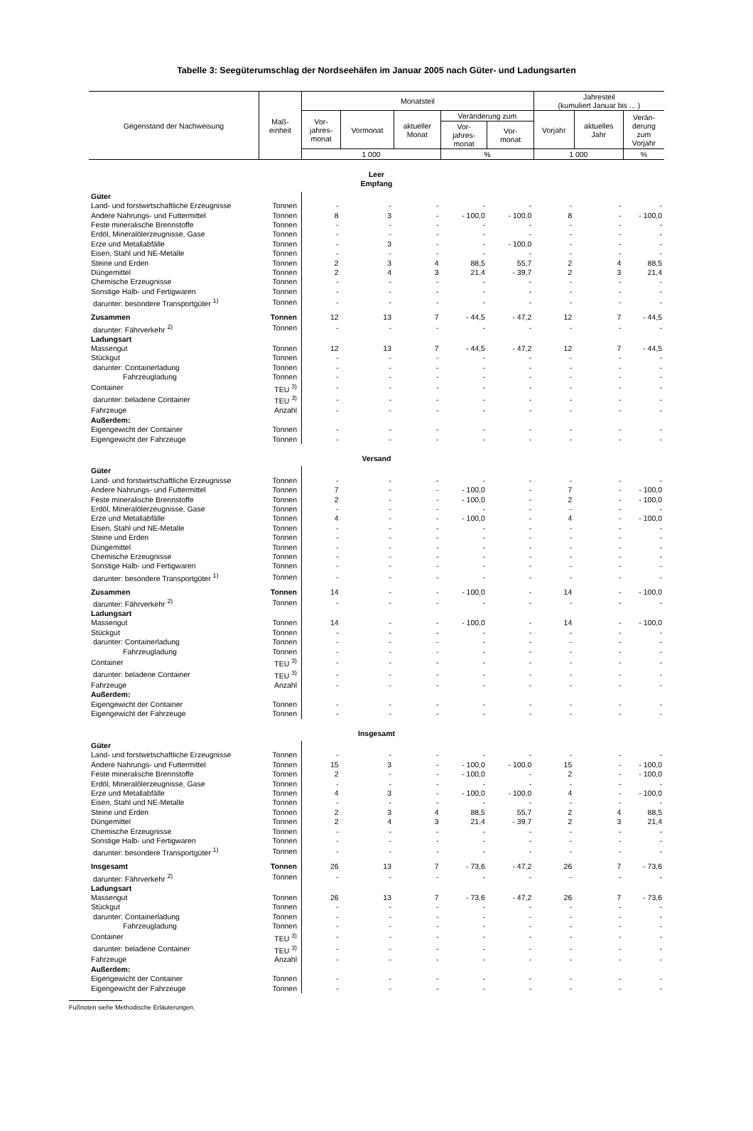Tabelle 3: Seegüterumschlag der Nordseehäfen im Januar 2005 nach Güter- und Ladungsarten
| Gegenstand der Nachweisung | Maß- einheit | Monatsteil | | | | | Jahresteil (kumuliert Januar bis ... ) | | |
| --- | --- | --- | --- | --- | --- | --- | --- | --- | --- |
| | | Vor- jahres- monat | Vormonat | aktueller Monat | Veränderung zum | | Vorjahr | aktuelles Jahr | Verän- derung zum Vorjahr |
| | | | | | Vor- jahres- monat | Vor- monat | | | |
| | | 1 000 | | | % | | 1 000 | | % |
| Leer Empfang | | | | | | | | | |
| Güter | | | | | | | | | |
| Land- und forstwirtschaftliche Erzeugnisse | Tonnen | - | - | - | - | - | - | - | - |
| Andere Nahrungs- und Futtermittel | Tonnen | 8 | 3 | - | - 100,0 | - 100,0 | 8 | - | - 100,0 |
| Feste mineralische Brennstoffe | Tonnen | - | - | - | - | - | - | - | - |
| Erdöl, Mineralölerzeugnisse, Gase | Tonnen | - | - | - | - | - | - | - | - |
| Erze und Metallabfälle | Tonnen | - | 3 | - | - | - 100,0 | - | - | - |
| Eisen, Stahl und NE-Metalle | Tonnen | - | - | - | - | - | - | - | - |
| Steine und Erden | Tonnen | 2 | 3 | 4 | 88,5 | 55,7 | 2 | 4 | 88,5 |
| Düngemittel | Tonnen | 2 | 4 | 3 | 21,4 | - 39,7 | 2 | 3 | 21,4 |
| Chemische Erzeugnisse | Tonnen | - | - | - | - | - | - | - | - |
| Sonstige Halb- und Fertigwaren | Tonnen | - | - | - | - | - | - | - | - |
| darunter: besondere Transportgüter <sup>1)</sup> | Tonnen | - | - | - | - | - | - | - | - |
| Zusammen | Tonnen | 12 | 13 | 7 | - 44,5 | - 47,2 | 12 | 7 | - 44,5 |
| darunter: Fährverkehr <sup>2)</sup> | Tonnen | - | - | - | - | - | - | - | - |
| Ladungsart | | | | | | | | | |
| Massengut | Tonnen | 12 | 13 | 7 | - 44,5 | - 47,2 | 12 | 7 | - 44,5 |
| Stückgut | Tonnen | - | - | - | - | - | - | - | - |
| darunter: Containerladung | Tonnen | - | - | - | - | - | - | - | - |
| Fahrzeugladung | Tonnen | - | - | - | - | - | - | - | - |
| Container | TEU <sup>3)</sup> | - | - | - | - | - | - | - | - |
| darunter: beladene Container | TEU <sup>3)</sup> | - | - | - | - | - | - | - | - |
| Fahrzeuge | Anzahl | - | - | - | - | - | - | - | - |
| Außerdem: | | | | | | | | | |
| Eigengewicht der Container | Tonnen | - | - | - | - | - | - | - | - |
| Eigengewicht der Fahrzeuge | Tonnen | - | - | - | - | - | - | - | - |
| Versand | | | | | | | | | |
| Güter | | | | | | | | | |
| Land- und forstwirtschaftliche Erzeugnisse | Tonnen | - | - | - | - | - | - | - | - |
| Andere Nahrungs- und Futtermittel | Tonnen | 7 | - | - | - 100,0 | - | 7 | - | - 100,0 |
| Feste mineralische Brennstoffe | Tonnen | 2 | - | - | - 100,0 | - | 2 | - | - 100,0 |
| Erdöl, Mineralölerzeugnisse, Gase | Tonnen | - | - | - | - | - | - | - | - |
| Erze und Metallabfälle | Tonnen | 4 | - | - | - 100,0 | - | 4 | - | - 100,0 |
| Eisen, Stahl und NE-Metalle | Tonnen | - | - | - | - | - | - | - | - |
| Steine und Erden | Tonnen | - | - | - | - | - | - | - | - |
| Düngemittel | Tonnen | - | - | - | - | - | - | - | - |
| Chemische Erzeugnisse | Tonnen | - | - | - | - | - | - | - | - |
| Sonstige Halb- und Fertigwaren | Tonnen | - | - | - | - | - | - | - | - |
| darunter: besondere Transportgüter <sup>1)</sup> | Tonnen | - | - | - | - | - | - | - | - |
| Zusammen | Tonnen | 14 | - | - | - 100,0 | - | 14 | - | - 100,0 |
| darunter: Fährverkehr <sup>2)</sup> | Tonnen | - | - | - | - | - | - | - | - |
| Ladungsart | | | | | | | | | |
| Massengut | Tonnen | 14 | - | - | - 100,0 | - | 14 | - | - 100,0 |
| Stückgut | Tonnen | - | - | - | - | - | - | - | - |
| darunter: Containerladung | Tonnen | - | - | - | - | - | - | - | - |
| Fahrzeugladung | Tonnen | - | - | - | - | - | - | - | - |
| Container | TEU <sup>3)</sup> | - | - | - | - | - | - | - | - |
| darunter: beladene Container | TEU <sup>3)</sup> | - | - | - | - | - | - | - | - |
| Fahrzeuge | Anzahl | - | - | - | - | - | - | - | - |
| Außerdem: | | | | | | | | | |
| Eigengewicht der Container | Tonnen | - | - | - | - | - | - | - | - |
| Eigengewicht der Fahrzeuge | Tonnen | - | - | - | - | - | - | - | - |
| Insgesamt | | | | | | | | | |
| Güter | | | | | | | | | |
| Land- und forstwirtschaftliche Erzeugnisse | Tonnen | - | - | - | - | - | - | - | - |
| Andere Nahrungs- und Futtermittel | Tonnen | 15 | 3 | - | - 100,0 | - 100,0 | 15 | - | - 100,0 |
| Feste mineralische Brennstoffe | Tonnen | 2 | - | - | - 100,0 | - | 2 | - | - 100,0 |
| Erdöl, Mineralölerzeugnisse, Gase | Tonnen | - | - | - | - | - | - | - | - |
| Erze und Metallabfälle | Tonnen | 4 | 3 | - | - 100,0 | - 100,0 | 4 | - | - 100,0 |
| Eisen, Stahl und NE-Metalle | Tonnen | - | - | - | - | - | - | - | - |
| Steine und Erden | Tonnen | 2 | 3 | 4 | 88,5 | 55,7 | 2 | 4 | 88,5 |
| Düngemittel | Tonnen | 2 | 4 | 3 | 21,4 | - 39,7 | 2 | 3 | 21,4 |
| Chemische Erzeugnisse | Tonnen | - | - | - | - | - | - | - | - |
| Sonstige Halb- und Fertigwaren | Tonnen | - | - | - | - | - | - | - | - |
| darunter: besondere Transportgüter <sup>1)</sup> | Tonnen | - | - | - | - | - | - | - | - |
| Insgesamt | Tonnen | 26 | 13 | 7 | - 73,6 | - 47,2 | 26 | 7 | - 73,6 |
| darunter: Fährverkehr <sup>2)</sup> | Tonnen | - | - | - | - | - | - | - | - |
| Ladungsart | | | | | | | | | |
| Massengut | Tonnen | 26 | 13 | 7 | - 73,6 | - 47,2 | 26 | 7 | - 73,6 |
| Stückgut | Tonnen | - | - | - | - | - | - | - | - |
| darunter: Containerladung | Tonnen | - | - | - | - | - | - | - | - |
| Fahrzeugladung | Tonnen | - | - | - | - | - | - | - | - |
| Container | TEU <sup>3)</sup> | - | - | - | - | - | - | - | - |
| darunter: beladene Container | TEU <sup>3)</sup> | - | - | - | - | - | - | - | - |
| Fahrzeuge | Anzahl | - | - | - | - | - | - | - | - |
| Außerdem: | | | | | | | | | |
| Eigengewicht der Container | Tonnen | - | - | - | - | - | - | - | - |
| Eigengewicht der Fahrzeuge | Tonnen | - | - | - | - | - | - | - | - |
Fußnoten siehe Methodische Erläuterungen.